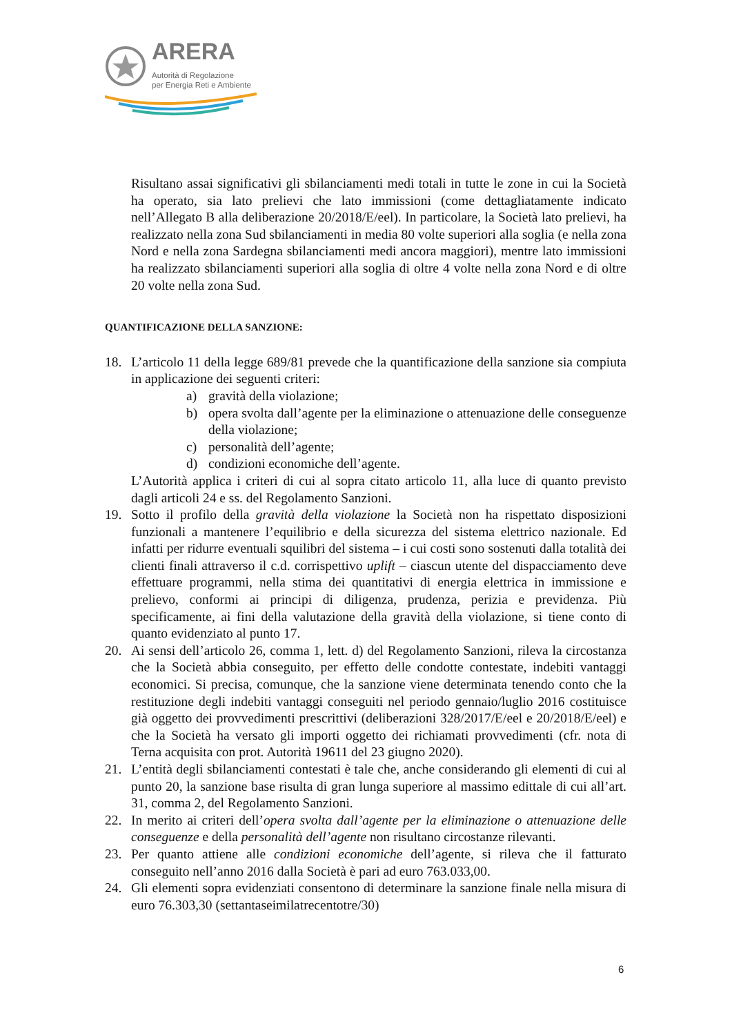ARERA
Autorità di Regolazione
per Energia Reti e Ambiente
Risultano assai significativi gli sbilanciamenti medi totali in tutte le zone in cui la Società ha operato, sia lato prelievi che lato immissioni (come dettagliatamente indicato nell’Allegato B alla deliberazione 20/2018/E/eel). In particolare, la Società lato prelievi, ha realizzato nella zona Sud sbilanciamenti in media 80 volte superiori alla soglia (e nella zona Nord e nella zona Sardegna sbilanciamenti medi ancora maggiori), mentre lato immissioni ha realizzato sbilanciamenti superiori alla soglia di oltre 4 volte nella zona Nord e di oltre 20 volte nella zona Sud.
QUANTIFICAZIONE DELLA SANZIONE:
18. L’articolo 11 della legge 689/81 prevede che la quantificazione della sanzione sia compiuta in applicazione dei seguenti criteri:
a) gravità della violazione;
b) opera svolta dall’agente per la eliminazione o attenuazione delle conseguenze della violazione;
c) personalità dell’agente;
d) condizioni economiche dell’agente.
L’Autorità applica i criteri di cui al sopra citato articolo 11, alla luce di quanto previsto dagli articoli 24 e ss. del Regolamento Sanzioni.
19. Sotto il profilo della gravità della violazione la Società non ha rispettato disposizioni funzionali a mantenere l’equilibrio e della sicurezza del sistema elettrico nazionale. Ed infatti per ridurre eventuali squilibri del sistema – i cui costi sono sostenuti dalla totalità dei clienti finali attraverso il c.d. corrispettivo uplift – ciascun utente del dispacciamento deve effettuare programmi, nella stima dei quantitativi di energia elettrica in immissione e prelievo, conformi ai principi di diligenza, prudenza, perizia e previdenza. Più specificamente, ai fini della valutazione della gravità della violazione, si tiene conto di quanto evidenziato al punto 17.
20. Ai sensi dell’articolo 26, comma 1, lett. d) del Regolamento Sanzioni, rileva la circostanza che la Società abbia conseguito, per effetto delle condotte contestate, indebiti vantaggi economici. Si precisa, comunque, che la sanzione viene determinata tenendo conto che la restituzione degli indebiti vantaggi conseguiti nel periodo gennaio/luglio 2016 costituisce già oggetto dei provvedimenti prescrittivi (deliberazioni 328/2017/E/eel e 20/2018/E/eel) e che la Società ha versato gli importi oggetto dei richiamati provvedimenti (cfr. nota di Terna acquisita con prot. Autorità 19611 del 23 giugno 2020).
21. L’entità degli sbilanciamenti contestati è tale che, anche considerando gli elementi di cui al punto 20, la sanzione base risulta di gran lunga superiore al massimo edittale di cui all’art. 31, comma 2, del Regolamento Sanzioni.
22. In merito ai criteri dell’opera svolta dall’agente per la eliminazione o attenuazione delle conseguenze e della personalità dell’agente non risultano circostanze rilevanti.
23. Per quanto attiene alle condizioni economiche dell’agente, si rileva che il fatturato conseguito nell’anno 2016 dalla Società è pari ad euro 763.033,00.
24. Gli elementi sopra evidenziati consentono di determinare la sanzione finale nella misura di euro 76.303,30 (settantaseimilatrecentotre/30)
6